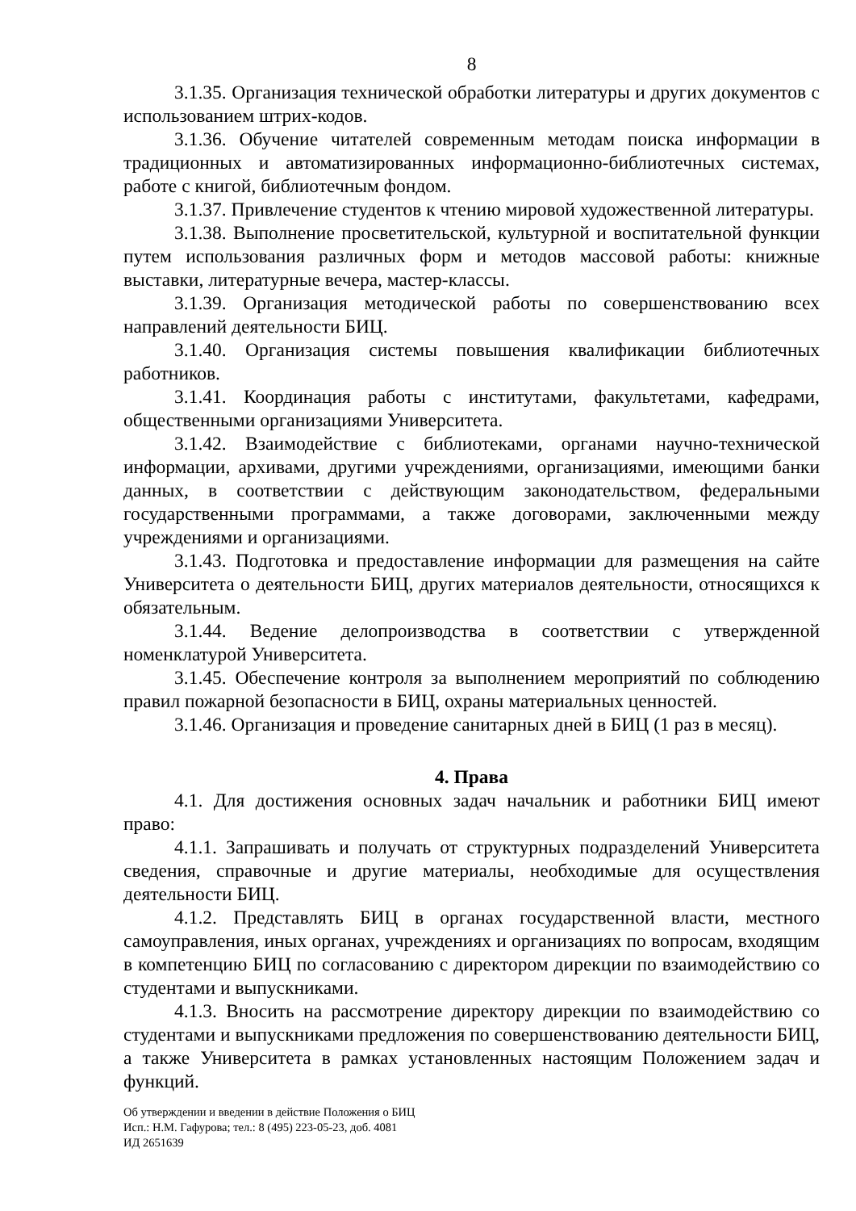8
3.1.35. Организация технической обработки литературы и других документов с использованием штрих-кодов.
3.1.36. Обучение читателей современным методам поиска информации в традиционных и автоматизированных информационно-библиотечных системах, работе с книгой, библиотечным фондом.
3.1.37. Привлечение студентов к чтению мировой художественной литературы.
3.1.38. Выполнение просветительской, культурной и воспитательной функции путем использования различных форм и методов массовой работы: книжные выставки, литературные вечера, мастер-классы.
3.1.39. Организация методической работы по совершенствованию всех направлений деятельности БИЦ.
3.1.40. Организация системы повышения квалификации библиотечных работников.
3.1.41. Координация работы с институтами, факультетами, кафедрами, общественными организациями Университета.
3.1.42. Взаимодействие с библиотеками, органами научно-технической информации, архивами, другими учреждениями, организациями, имеющими банки данных, в соответствии с действующим законодательством, федеральными государственными программами, а также договорами, заключенными между учреждениями и организациями.
3.1.43. Подготовка и предоставление информации для размещения на сайте Университета о деятельности БИЦ, других материалов деятельности, относящихся к обязательным.
3.1.44. Ведение делопроизводства в соответствии с утвержденной номенклатурой Университета.
3.1.45. Обеспечение контроля за выполнением мероприятий по соблюдению правил пожарной безопасности в БИЦ, охраны материальных ценностей.
3.1.46. Организация и проведение санитарных дней в БИЦ (1 раз в месяц).
4. Права
4.1. Для достижения основных задач начальник и работники БИЦ имеют право:
4.1.1. Запрашивать и получать от структурных подразделений Университета сведения, справочные и другие материалы, необходимые для осуществления деятельности БИЦ.
4.1.2. Представлять БИЦ в органах государственной власти, местного самоуправления, иных органах, учреждениях и организациях по вопросам, входящим в компетенцию БИЦ по согласованию с директором дирекции по взаимодействию со студентами и выпускниками.
4.1.3. Вносить на рассмотрение директору дирекции по взаимодействию со студентами и выпускниками предложения по совершенствованию деятельности БИЦ, а также Университета в рамках установленных настоящим Положением задач и функций.
Об утверждении и введении в действие Положения о БИЦ
Исп.: Н.М. Гафурова; тел.: 8 (495) 223-05-23, доб. 4081
ИД 2651639